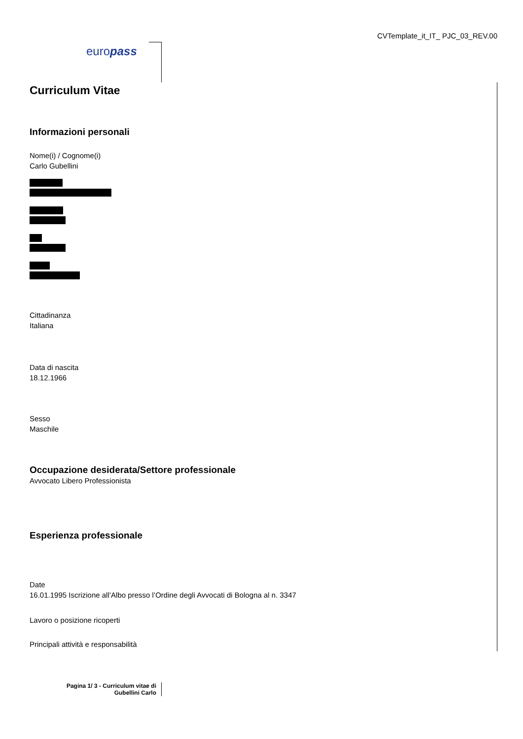CVTemplate_it_IT_ PJC_03_REV.00
europass
Curriculum Vitae
Informazioni personali
Nome(i) / Cognome(i)
Carlo Gubellini
Cittadinanza
Italiana
Data di nascita
18.12.1966
Sesso
Maschile
Occupazione desiderata/Settore professionale
Avvocato Libero Professionista
Esperienza professionale
Date
16.01.1995 Iscrizione all’Albo presso l’Ordine degli Avvocati di Bologna al n. 3347
Lavoro o posizione ricoperti
Principali attività e responsabilità
Pagina 1/ 3 - Curriculum vitae di
Gubellini Carlo